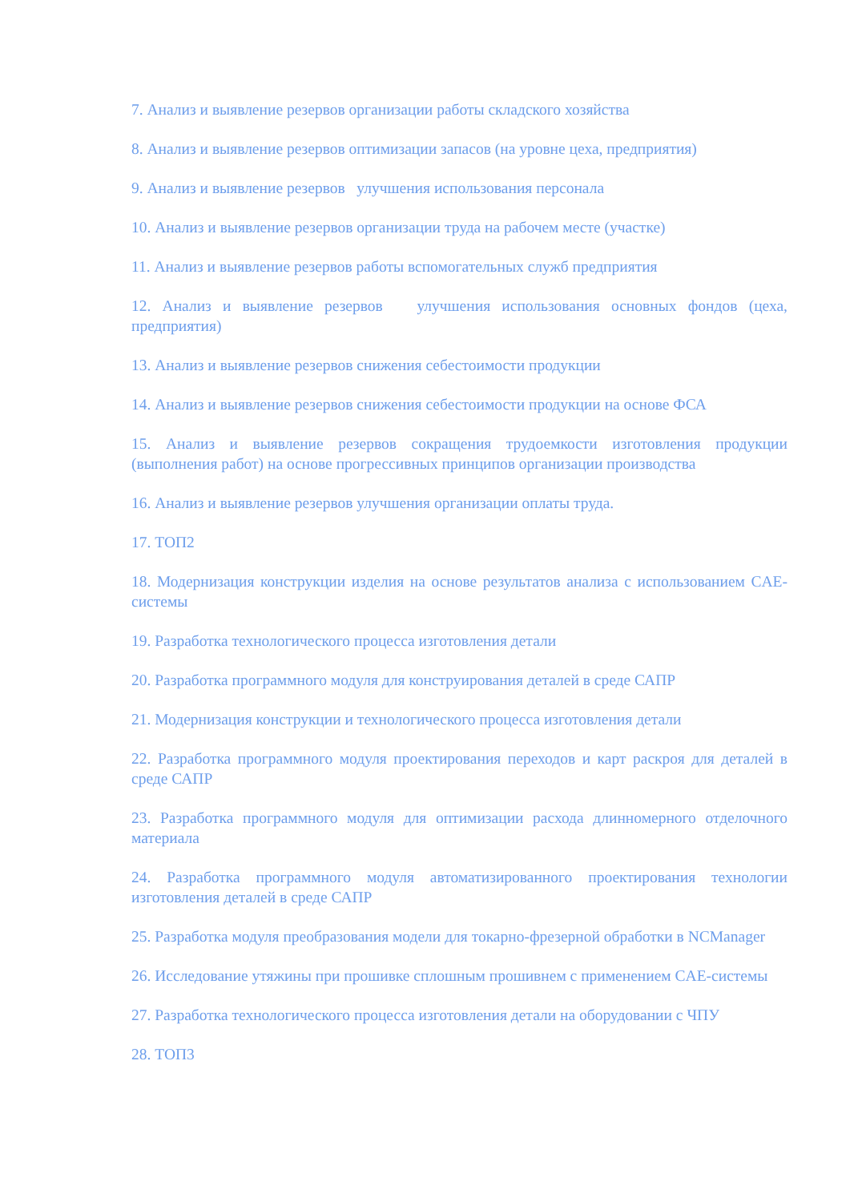7. Анализ и выявление резервов организации работы складского хозяйства
8. Анализ и выявление резервов оптимизации запасов (на уровне цеха, предприятия)
9. Анализ и выявление резервов улучшения использования персонала
10. Анализ и выявление резервов организации труда на рабочем месте (участке)
11. Анализ и выявление резервов работы вспомогательных служб предприятия
12. Анализ и выявление резервов улучшения использования основных фондов (цеха, предприятия)
13. Анализ и выявление резервов снижения себестоимости продукции
14. Анализ и выявление резервов снижения себестоимости продукции на основе ФСА
15. Анализ и выявление резервов сокращения трудоемкости изготовления продукции (выполнения работ) на основе прогрессивных принципов организации производства
16. Анализ и выявление резервов улучшения организации оплаты труда.
17. ТОП2
18. Модернизация конструкции изделия на основе результатов анализа с использованием CAE-системы
19. Разработка технологического процесса изготовления детали
20. Разработка программного модуля для конструирования деталей в среде САПР
21. Модернизация конструкции и технологического процесса изготовления детали
22. Разработка программного модуля проектирования переходов и карт раскроя для деталей в среде САПР
23. Разработка программного модуля для оптимизации расхода длинномерного отделочного материала
24. Разработка программного модуля автоматизированного проектирования технологии изготовления деталей в среде САПР
25. Разработка модуля преобразования модели для токарно-фрезерной обработки в NCManager
26. Исследование утяжины при прошивке сплошным прошивнем с применением CAE-системы
27. Разработка технологического процесса изготовления детали на оборудовании с ЧПУ
28. ТОП3